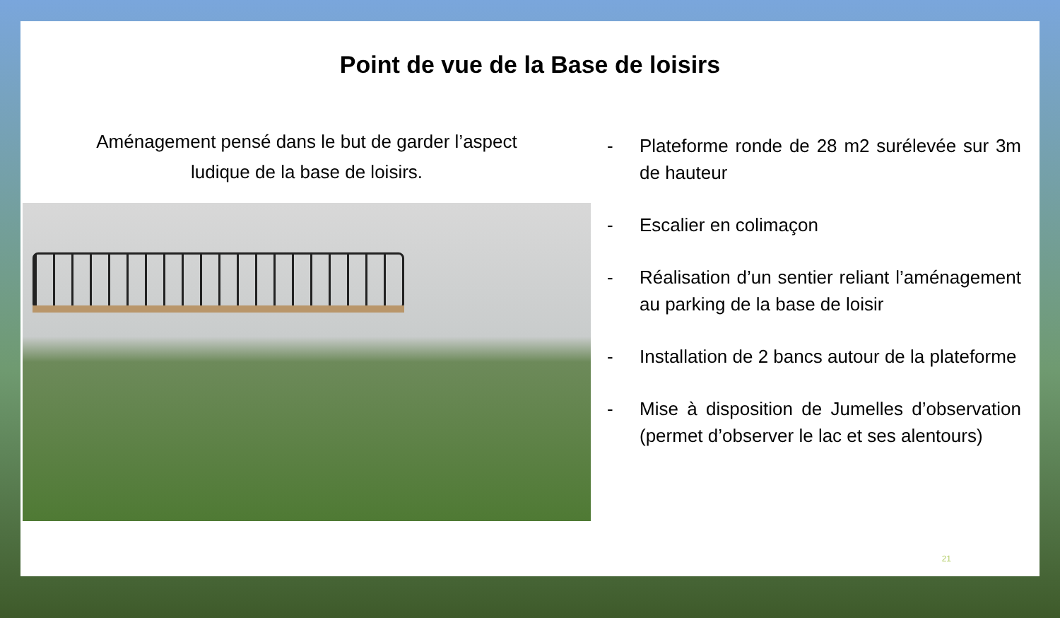Point de vue de la Base de loisirs
Aménagement pensé dans le but de garder l’aspect
ludique de la base de loisirs.
- Plateforme ronde de 28 m2 surélevée sur 3m de hauteur
- Escalier en colimaçon
- Réalisation d’un sentier reliant l’aménagement au parking de la base de loisir
- Installation de 2 bancs autour de la plateforme
- Mise à disposition de Jumelles d’observation (permet d’observer le lac et ses alentours)
21